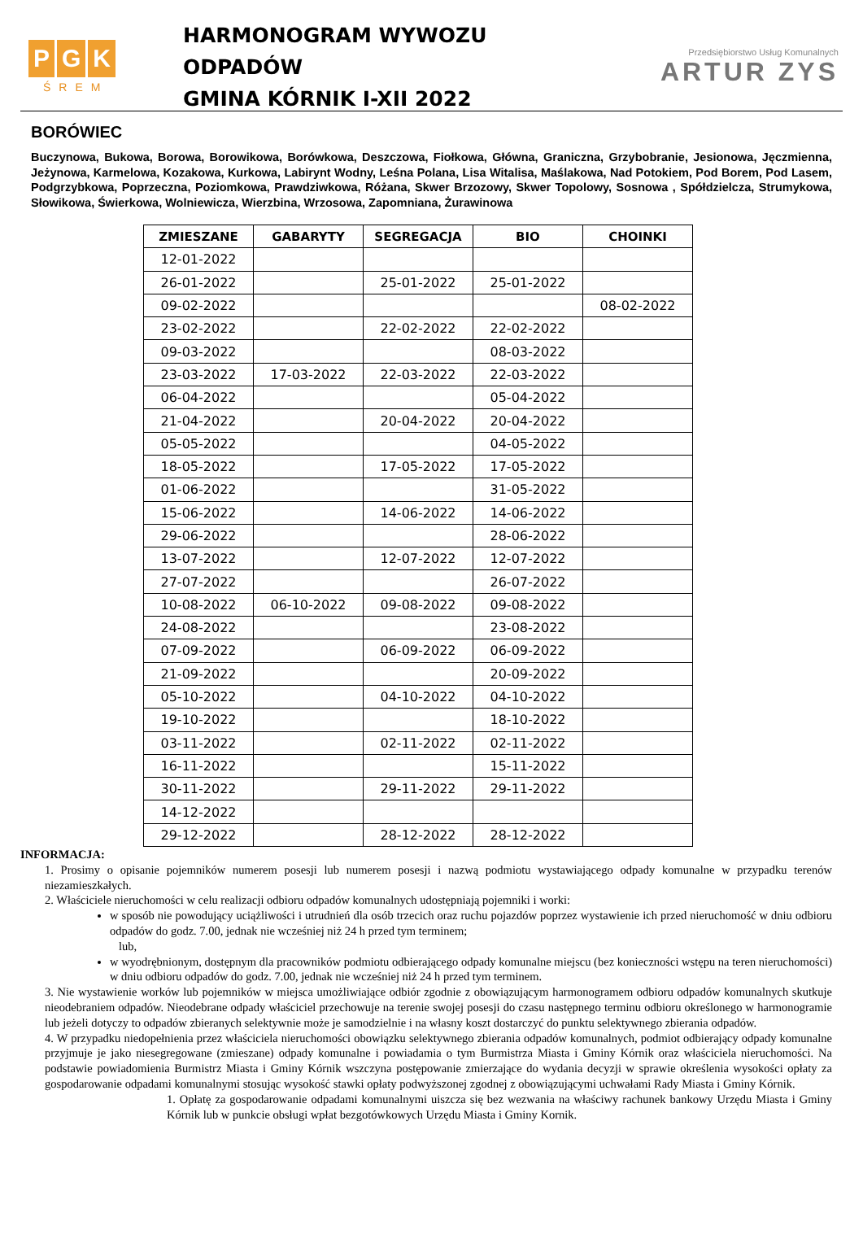P G K
ŚREM
HARMONOGRAM WYWOZU
ODPADÓW
GMINA KÓRNIK I-XII 2022
Przedsiębiorstwo Usług Komunalnych
ARTUR ZYS
BORÓWIEC
Buczynowa, Bukowa, Borowa, Borowikowa, Borówkowa, Deszczowa, Fiołkowa, Główna, Graniczna, Grzybobranie, Jesionowa, Jęczmienna, Jeżynowa, Karmelowa, Kozakowa, Kurkowa, Labirynt Wodny, Leśna Polana, Lisa Witalisa, Maślakowa, Nad Potokiem, Pod Borem, Pod Lasem, Podgrzybkowa, Poprzeczna, Poziomkowa, Prawdziwkowa, Różana, Skwer Brzozowy, Skwer Topolowy, Sosnowa , Spółdzielcza, Strumykowa, Słowikowa, Świerkowa, Wolniewicza, Wierzbina, Wrzosowa, Zapomniana, Żurawinowa
| ZMIESZANE | GABARYTY | SEGREGACJA | BIO | CHOINKI |
| --- | --- | --- | --- | --- |
| 12-01-2022 | | | | |
| 26-01-2022 | | 25-01-2022 | 25-01-2022 | |
| 09-02-2022 | | | | 08-02-2022 |
| 23-02-2022 | | 22-02-2022 | 22-02-2022 | |
| 09-03-2022 | | | 08-03-2022 | |
| 23-03-2022 | 17-03-2022 | 22-03-2022 | 22-03-2022 | |
| 06-04-2022 | | | 05-04-2022 | |
| 21-04-2022 | | 20-04-2022 | 20-04-2022 | |
| 05-05-2022 | | | 04-05-2022 | |
| 18-05-2022 | | 17-05-2022 | 17-05-2022 | |
| 01-06-2022 | | | 31-05-2022 | |
| 15-06-2022 | | 14-06-2022 | 14-06-2022 | |
| 29-06-2022 | | | 28-06-2022 | |
| 13-07-2022 | | 12-07-2022 | 12-07-2022 | |
| 27-07-2022 | | | 26-07-2022 | |
| 10-08-2022 | 06-10-2022 | 09-08-2022 | 09-08-2022 | |
| 24-08-2022 | | | 23-08-2022 | |
| 07-09-2022 | | 06-09-2022 | 06-09-2022 | |
| 21-09-2022 | | | 20-09-2022 | |
| 05-10-2022 | | 04-10-2022 | 04-10-2022 | |
| 19-10-2022 | | | 18-10-2022 | |
| 03-11-2022 | | 02-11-2022 | 02-11-2022 | |
| 16-11-2022 | | | 15-11-2022 | |
| 30-11-2022 | | 29-11-2022 | 29-11-2022 | |
| 14-12-2022 | | | | |
| 29-12-2022 | | 28-12-2022 | 28-12-2022 | |
INFORMACJA:
1. Prosimy o opisanie pojemników numerem posesji lub numerem posesji i nazwą podmiotu wystawiającego odpady komunalne w przypadku terenów niezamieszkałych.
2. Właściciele nieruchomości w celu realizacji odbioru odpadów komunalnych udostępniają pojemniki i worki:
w sposób nie powodujący uciążliwości i utrudnień dla osób trzecich oraz ruchu pojazdów poprzez wystawienie ich przed nieruchomość w dniu odbioru odpadów do godz. 7.00, jednak nie wcześniej niż 24 h przed tym terminem;
lub,
w wyodrębnionym, dostępnym dla pracowników podmiotu odbierającego odpady komunalne miejscu (bez konieczności wstępu na teren nieruchomości) w dniu odbioru odpadów do godz. 7.00, jednak nie wcześniej niż 24 h przed tym terminem.
3. Nie wystawienie worków lub pojemników w miejsca umożliwiające odbiór zgodnie z obowiązującym harmonogramem odbioru odpadów komunalnych skutkuje nieodebraniem odpadów. Nieodebrane odpady właściciel przechowuje na terenie swojej posesji do czasu następnego terminu odbioru określonego w harmonogramie lub jeżeli dotyczy to odpadów zbieranych selektywnie może je samodzielnie i na własny koszt dostarczyć do punktu selektywnego zbierania odpadów.
4. W przypadku niedopełnienia przez właściciela nieruchomości obowiązku selektywnego zbierania odpadów komunalnych, podmiot odbierający odpady komunalne przyjmuje je jako niesegregowane (zmieszane) odpady komunalne i powiadamia o tym Burmistrza Miasta i Gminy Kórnik oraz właściciela nieruchomości. Na podstawie powiadomienia Burmistrz Miasta i Gminy Kórnik wszczyna postępowanie zmierzające do wydania decyzji w sprawie określenia wysokości opłaty za gospodarowanie odpadami komunalnymi stosując wysokość stawki opłaty podwyższonej zgodnej z obowiązującymi uchwałami Rady Miasta i Gminy Kórnik.
1. Opłatę za gospodarowanie odpadami komunalnymi uiszcza się bez wezwania na właściwy rachunek bankowy Urzędu Miasta i Gminy Kórnik lub w punkcie obsługi wpłat bezgotówkowych Urzędu Miasta i Gminy Kornik.